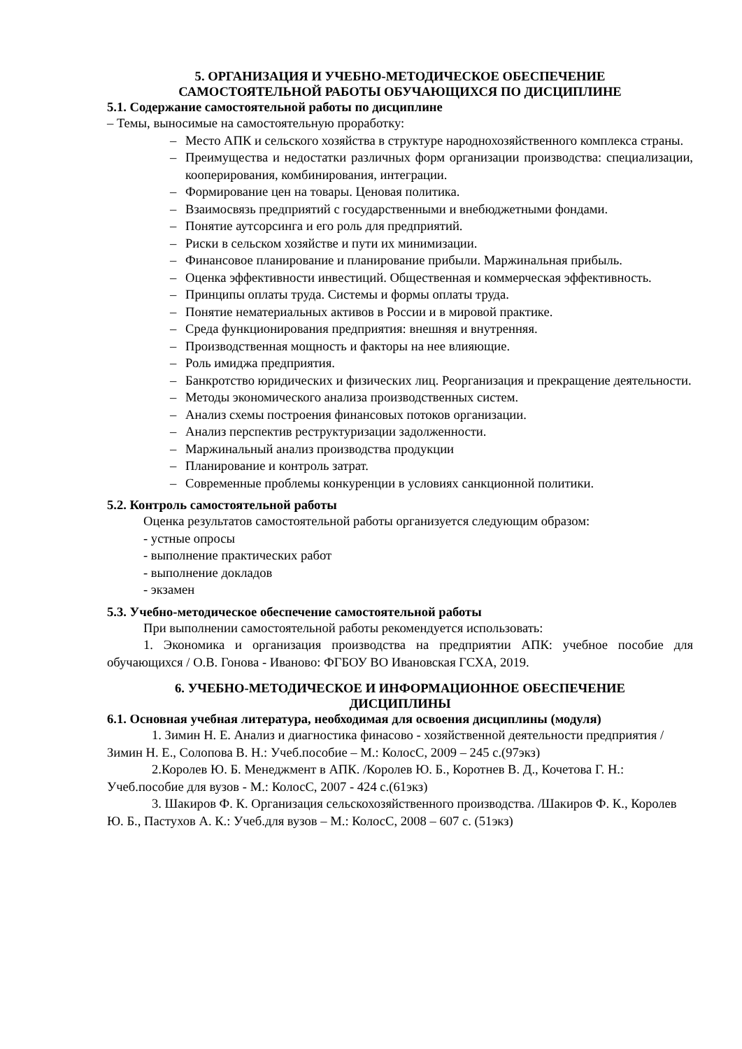5. ОРГАНИЗАЦИЯ И УЧЕБНО-МЕТОДИЧЕСКОЕ ОБЕСПЕЧЕНИЕ
САМОСТОЯТЕЛЬНОЙ РАБОТЫ ОБУЧАЮЩИХСЯ ПО ДИСЦИПЛИНЕ
5.1. Содержание самостоятельной работы по дисциплине
– Темы, выносимые на самостоятельную проработку:
– Место АПК и сельского хозяйства в структуре народнохозяйственного комплекса страны.
– Преимущества и недостатки различных форм организации производства: специализации, кооперирования, комбинирования, интеграции.
– Формирование цен на товары. Ценовая политика.
– Взаимосвязь предприятий с государственными и внебюджетными фондами.
– Понятие аутсорсинга и его роль для предприятий.
– Риски в сельском хозяйстве и пути их минимизации.
– Финансовое планирование и планирование прибыли. Маржинальная прибыль.
– Оценка эффективности инвестиций. Общественная и коммерческая эффективность.
– Принципы оплаты труда. Системы и формы оплаты труда.
– Понятие нематериальных активов в России и в мировой практике.
– Среда функционирования предприятия: внешняя и внутренняя.
– Производственная мощность и факторы на нее влияющие.
– Роль имиджа предприятия.
– Банкротство юридических и физических лиц. Реорганизация и прекращение деятельности.
– Методы экономического анализа производственных систем.
– Анализ схемы построения финансовых потоков организации.
– Анализ перспектив реструктуризации задолженности.
– Маржинальный анализ производства продукции
– Планирование и контроль затрат.
– Современные проблемы конкуренции в условиях санкционной политики.
5.2. Контроль самостоятельной работы
Оценка результатов самостоятельной работы организуется следующим образом:
- устные опросы
- выполнение практических работ
- выполнение докладов
- экзамен
5.3. Учебно-методическое обеспечение самостоятельной работы
При выполнении самостоятельной работы рекомендуется использовать:
1. Экономика и организация производства на предприятии АПК: учебное пособие для обучающихся / О.В. Гонова - Иваново: ФГБОУ ВО Ивановская ГСХА, 2019.
6. УЧЕБНО-МЕТОДИЧЕСКОЕ И ИНФОРМАЦИОННОЕ ОБЕСПЕЧЕНИЕ
ДИСЦИПЛИНЫ
6.1. Основная учебная литература, необходимая для освоения дисциплины (модуля)
1. Зимин Н. Е. Анализ и диагностика финасово - хозяйственной деятельности предприятия /Зимин Н. Е., Солопова В. Н.: Учеб.пособие – М.: КолосС, 2009 – 245 с.(97экз)
2.Королев Ю. Б. Менеджмент в АПК. /Королев Ю. Б., Коротнев В. Д., Кочетова Г. Н.: Учеб.пособие для вузов - М.: КолосС, 2007 - 424 с.(61экз)
3. Шакиров Ф. К. Организация сельскохозяйственного производства. /Шакиров Ф. К., Королев Ю. Б., Пастухов А. К.: Учеб.для вузов – М.: КолосС, 2008 – 607 с. (51экз)